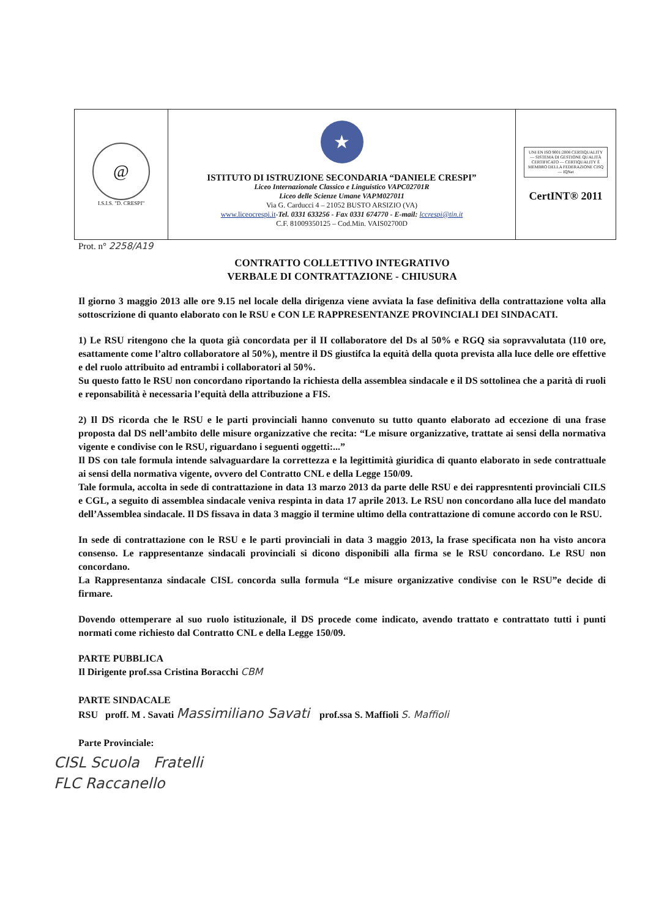| @ I.S.I.S. "D. CRESPI" | ★ ISTITUTO DI ISTRUZIONE SECONDARIA “DANIELE CRESPI” Liceo Internazionale Classico e Linguistico VAPC02701R Liceo delle Scienze Umane VAPM027011 Via G. Carducci 4 – 21052 BUSTO ARSIZIO (VA) www.liceocrespi.it - Tel. 0331 633256 - Fax 0331 674770 - E-mail: lccrespi@tin.it C.F. 81009350125 – Cod.Min. VAIS02700D | UNI EN ISO 9001:2008 CERTIQUALITY — SISTEMA DI GESTIONE QUALITÀ CERTIFICATO — CERTIQUALITY È MEMBRO DELLA FEDERAZIONE CISQ — IQNet CertINT® 2011 |
Prot. n° 2258/A19
CONTRATTO COLLETTIVO INTEGRATIVO
VERBALE DI CONTRATTAZIONE - CHIUSURA
Il giorno 3 maggio 2013 alle ore 9.15 nel locale della dirigenza viene avviata la fase definitiva della contrattazione volta alla sottoscrizione di quanto elaborato con le RSU e CON LE RAPPRESENTANZE PROVINCIALI DEI SINDACATI.
1) Le RSU ritengono che la quota già concordata per il II collaboratore del Ds al 50% e RGQ sia sopravvalutata (110 ore, esattamente come l’altro collaboratore al 50%), mentre il DS giustifca la equità della quota prevista alla luce delle ore effettive e del ruolo attribuito ad entrambi i collaboratori al 50%.
Su questo fatto le RSU non concordano riportando la richiesta della assemblea sindacale e il DS sottolinea che a parità di ruoli e reponsabilità è necessaria l’equità della attribuzione a FIS.
2) Il DS ricorda che le RSU e le parti provinciali hanno convenuto su tutto quanto elaborato ad eccezione di una frase proposta dal DS nell’ambito delle misure organizzative che recita: “Le misure organizzative, trattate ai sensi della normativa vigente e condivise con le RSU, riguardano i seguenti oggetti:...”
Il DS con tale formula intende salvaguardare la correttezza e la legittimità giuridica di quanto elaborato in sede contrattuale ai sensi della normativa vigente, ovvero del Contratto CNL e della Legge 150/09.
Tale formula, accolta in sede di contrattazione in data 13 marzo 2013 da parte delle RSU e dei rappresntenti provinciali CILS e CGL, a seguito di assemblea sindacale veniva respinta in data 17 aprile 2013. Le RSU non concordano alla luce del mandato dell’Assemblea sindacale. Il DS fissava in data 3 maggio il termine ultimo della contrattazione di comune accordo con le RSU.
In sede di contrattazione con le RSU e le parti provinciali in data 3 maggio 2013, la frase specificata non ha visto ancora consenso. Le rappresentanze sindacali provinciali si dicono disponibili alla firma se le RSU concordano. Le RSU non concordano.
La Rappresentanza sindacale CISL concorda sulla formula “Le misure organizzative condivise con le RSU”e decide di firmare.
Dovendo ottemperare al suo ruolo istituzionale, il DS procede come indicato, avendo trattato e contrattato tutti i punti normati come richiesto dal Contratto CNL e della Legge 150/09.
PARTE PUBBLICA
Il Dirigente prof.ssa Cristina Boracchi CBM
PARTE SINDACALE
RSU proff. M . Savati Massimiliano Savati prof.ssa S. Maffioli S. Maffioli
Parte Provinciale:
CISL Scuola Fratelli
FLC Raccanello